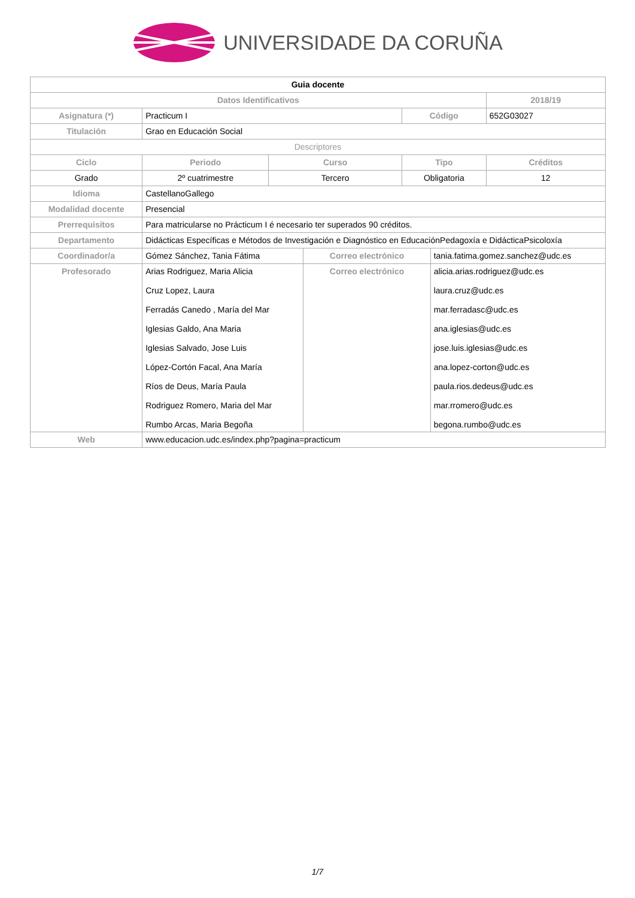UNIVERSIDADE DA CORUÑA
| Guia docente | | | | | | |
| Datos Identificativos | | | | | | 2018/19 |
| Asignatura (*) | Practicum I | | | Código | | 652G03027 |
| Titulación | Grao en Educación Social | | | | | |
| Descriptores | | | | | | |
| Ciclo | Periodo | Curso | | Tipo | | Créditos |
| Grado | 2º cuatrimestre | Tercero | | Obligatoria | | 12 |
| Idioma | CastellanoGallego | | | | | |
| Modalidad docente | Presencial | | | | | |
| Prerrequisitos | Para matricularse no Prácticum I é necesario ter superados 90 créditos. | | | | | |
| Departamento | Didácticas Específicas e Métodos de Investigación e Diagnóstico en EducaciónPedagoxía e DidácticaPsicoloxía | | | | | |
| Coordinador/a | Gómez Sánchez, Tania Fátima | | Correo electrónico | | tania.fatima.gomez.sanchez@udc.es | |
| Profesorado | Arias Rodriguez, Maria Alicia Cruz Lopez, Laura Ferradás Canedo , María del Mar Iglesias Galdo, Ana Maria Iglesias Salvado, Jose Luis López-Cortón Facal, Ana María Ríos de Deus, María Paula Rodriguez Romero, Maria del Mar Rumbo Arcas, Maria Begoña | | Correo electrónico | | alicia.arias.rodriguez@udc.es laura.cruz@udc.es mar.ferradasc@udc.es ana.iglesias@udc.es jose.luis.iglesias@udc.es ana.lopez-corton@udc.es paula.rios.dedeus@udc.es mar.rromero@udc.es begona.rumbo@udc.es | |
| Web | www.educacion.udc.es/index.php?pagina=practicum | | | | | |
1/7